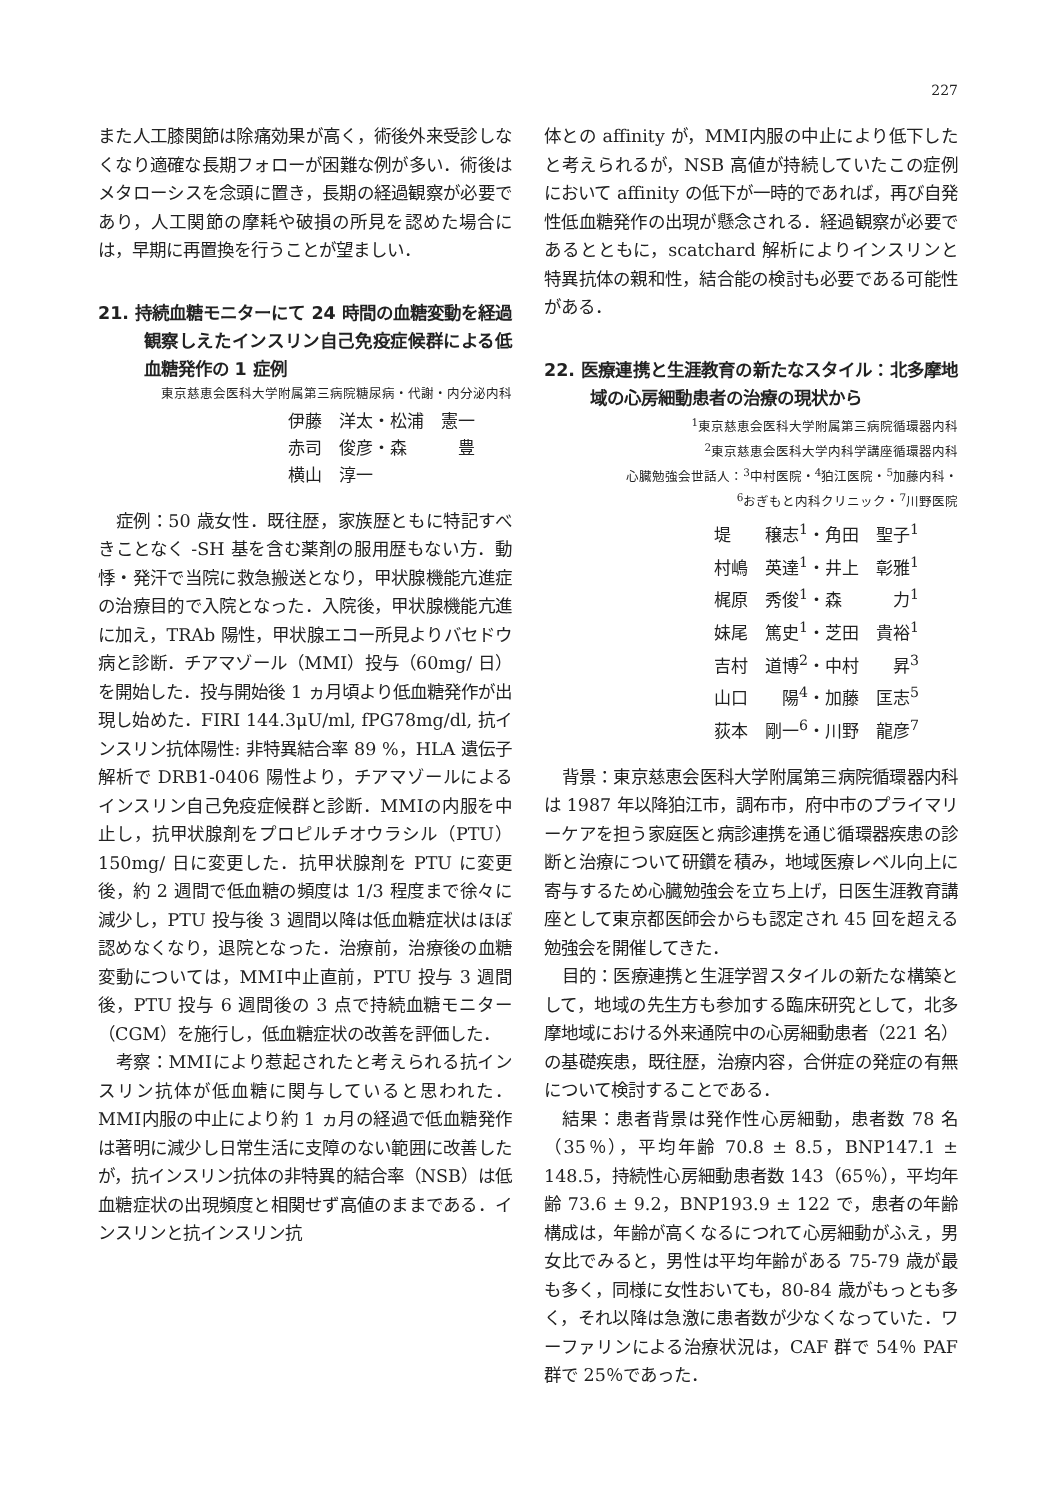227
また人工膝関節は除痛効果が高く，術後外来受診しなくなり適確な長期フォローが困難な例が多い．術後はメタローシスを念頭に置き，長期の経過観察が必要であり，人工関節の摩耗や破損の所見を認めた場合には，早期に再置換を行うことが望ましい．
21. 持続血糖モニターにて 24 時間の血糖変動を経過観察しえたインスリン自己免疫症候群による低血糖発作の 1 症例
東京慈恵会医科大学附属第三病院糖尿病・代謝・内分泌内科
伊藤　洋太・松浦　憲一
赤司　俊彦・森　　　豊
横山　淳一
症例：50 歳女性．既往歴，家族歴ともに特記すべきことなく -SH 基を含む薬剤の服用歴もない方．動悸・発汗で当院に救急搬送となり，甲状腺機能亢進症の治療目的で入院となった．入院後，甲状腺機能亢進に加え，TRAb 陽性，甲状腺エコー所見よりバセドウ病と診断．チアマゾール（MMⅠ）投与（60mg/ 日）を開始した．投与開始後 1 ヵ月頃より低血糖発作が出現し始めた．FIRI 144.3μU/ml, fPG78mg/dl, 抗インスリン抗体陽性: 非特異結合率 89 %，HLA 遺伝子解析で DRB1-0406 陽性より，チアマゾールによるインスリン自己免疫症候群と診断．MMⅠの内服を中止し，抗甲状腺剤をプロピルチオウラシル（PTU）150mg/ 日に変更した．抗甲状腺剤を PTU に変更後，約 2 週間で低血糖の頻度は 1/3 程度まで徐々に減少し，PTU 投与後 3 週間以降は低血糖症状はほぼ認めなくなり，退院となった．治療前，治療後の血糖変動については，MMⅠ中止直前，PTU 投与 3 週間後，PTU 投与 6 週間後の 3 点で持続血糖モニター（CGM）を施行し，低血糖症状の改善を評価した．
考察：MMⅠにより惹起されたと考えられる抗インスリン抗体が低血糖に関与していると思われた．MMⅠ内服の中止により約 1 ヵ月の経過で低血糖発作は著明に減少し日常生活に支障のない範囲に改善したが，抗インスリン抗体の非特異的結合率（NSB）は低血糖症状の出現頻度と相関せず高値のままである．インスリンと抗インスリン抗
体との affinity が，MMⅠ内服の中止により低下したと考えられるが，NSB 高値が持続していたこの症例において affinity の低下が一時的であれば，再び自発性低血糖発作の出現が懸念される．経過観察が必要であるとともに，scatchard 解析によりインスリンと特異抗体の親和性，結合能の検討も必要である可能性がある．
22. 医療連携と生涯教育の新たなスタイル：北多摩地域の心房細動患者の治療の現状から
<sup>1</sup> 東京慈恵会医科大学附属第三病院循環器内科
<sup>2</sup> 東京慈恵会医科大学内科学講座循環器内科
心臓勉強会世話人：<sup>3</sup>中村医院・<sup>4</sup>狛江医院・<sup>5</sup>加藤内科・
<sup>6</sup> おぎもと内科クリニック・<sup>7</sup>川野医院
堤　　穣志<sup>1</sup>・角田　聖子<sup>1</sup>
村嶋　英達<sup>1</sup>・井上　彰雅<sup>1</sup>
梶原　秀俊<sup>1</sup>・森　　　力<sup>1</sup>
妹尾　篤史<sup>1</sup>・芝田　貴裕<sup>1</sup>
吉村　道博<sup>2</sup>・中村　　昇<sup>3</sup>
山口　　陽<sup>4</sup>・加藤　匡志<sup>5</sup>
荻本　剛一<sup>6</sup>・川野　龍彦<sup>7</sup>
背景：東京慈恵会医科大学附属第三病院循環器内科は 1987 年以降狛江市，調布市，府中市のプライマリーケアを担う家庭医と病診連携を通じ循環器疾患の診断と治療について研鑽を積み，地域医療レベル向上に寄与するため心臓勉強会を立ち上げ，日医生涯教育講座として東京都医師会からも認定され 45 回を超える勉強会を開催してきた．
目的：医療連携と生涯学習スタイルの新たな構築として，地域の先生方も参加する臨床研究として，北多摩地域における外来通院中の心房細動患者（221 名）の基礎疾患，既往歴，治療内容，合併症の発症の有無について検討することである．
結果：患者背景は発作性心房細動，患者数 78 名（35％），平均年齢 70.8 ± 8.5，BNP147.1 ± 148.5，持続性心房細動患者数 143（65％），平均年齢 73.6 ± 9.2，BNP193.9 ± 122 で，患者の年齢構成は，年齢が高くなるにつれて心房細動がふえ，男女比でみると，男性は平均年齢がある 75-79 歳が最も多く，同様に女性おいても，80-84 歳がもっとも多く，それ以降は急激に患者数が少なくなっていた．ワーファリンによる治療状況は，CAF 群で 54％ PAF 群で 25％であった．